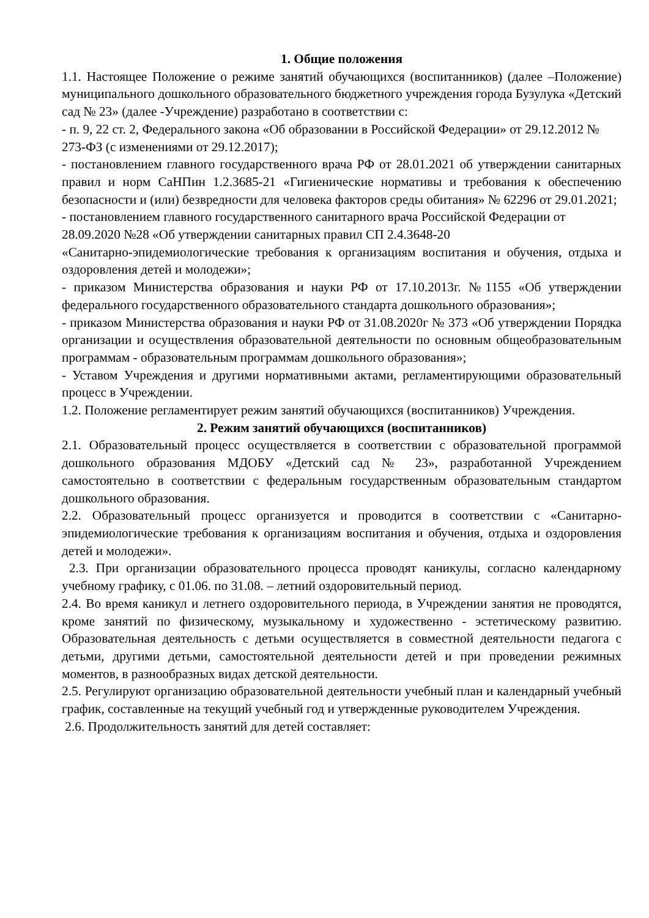1. Общие положения
1.1. Настоящее Положение о режиме занятий обучающихся (воспитанников) (далее –Положение) муниципального дошкольного образовательного бюджетного учреждения города Бузулука «Детский сад № 23» (далее -Учреждение) разработано в соответствии с:
- п. 9, 22 ст. 2, Федерального закона «Об образовании в Российской Федерации» от 29.12.2012 № 273-ФЗ (с изменениями от 29.12.2017);
- постановлением главного государственного врача РФ от 28.01.2021 об утверждении санитарных правил и норм СаНПин 1.2.3685-21 «Гигиенические нормативы и требования к обеспечению безопасности и (или) безвредности для человека факторов среды обитания» № 62296 от 29.01.2021;
- постановлением главного государственного санитарного врача Российской Федерации от 28.09.2020 №28 «Об утверждении санитарных правил СП 2.4.3648-20
«Санитарно-эпидемиологические требования к организациям воспитания и обучения, отдыха и оздоровления детей и молодежи»;
- приказом Министерства образования и науки РФ от 17.10.2013г. №1155 «Об утверждении федерального государственного образовательного стандарта дошкольного образования»;
- приказом Министерства образования и науки РФ от 31.08.2020г № 373 «Об утверждении Порядка организации и осуществления образовательной деятельности по основным общеобразовательным программам - образовательным программам дошкольного образования»;
- Уставом Учреждения и другими нормативными актами, регламентирующими образовательный процесс в Учреждении.
1.2. Положение регламентирует режим занятий обучающихся (воспитанников) Учреждения.
2. Режим занятий обучающихся (воспитанников)
2.1. Образовательный процесс осуществляется в соответствии с образовательной программой дошкольного образования МДОБУ «Детский сад № 23», разработанной Учреждением самостоятельно в соответствии с федеральным государственным образовательным стандартом дошкольного образования.
2.2. Образовательный процесс организуется и проводится в соответствии с «Санитарно-эпидемиологические требования к организациям воспитания и обучения, отдыха и оздоровления детей и молодежи».
2.3. При организации образовательного процесса проводят каникулы, согласно календарному учебному графику, с 01.06. по 31.08. – летний оздоровительный период.
2.4. Во время каникул и летнего оздоровительного периода, в Учреждении занятия не проводятся, кроме занятий по физическому, музыкальному и художественно - эстетическому развитию. Образовательная деятельность с детьми осуществляется в совместной деятельности педагога с детьми, другими детьми, самостоятельной деятельности детей и при проведении режимных моментов, в разнообразных видах детской деятельности.
2.5. Регулируют организацию образовательной деятельности учебный план и календарный учебный график, составленные на текущий учебный год и утвержденные руководителем Учреждения.
2.6. Продолжительность занятий для детей составляет: